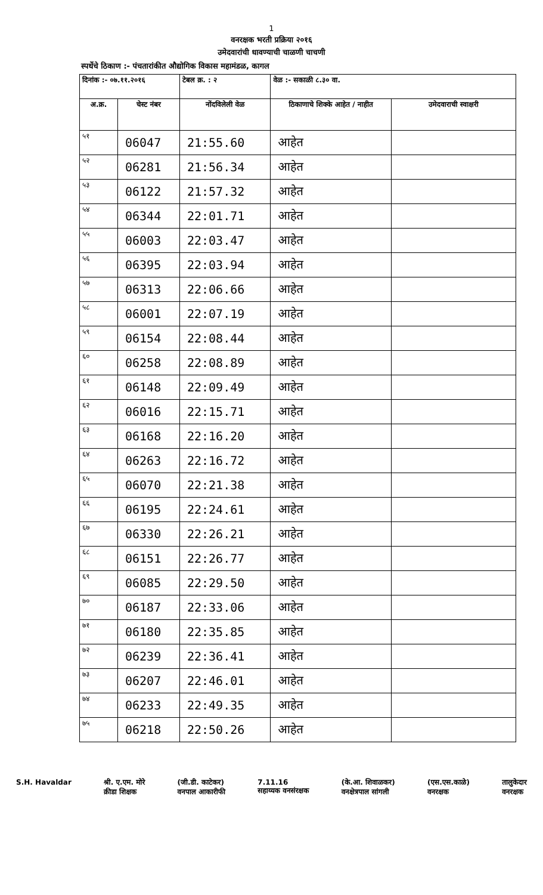1
वनरक्षक भरती प्रक्रिया २०१६
उमेदवारांची धावण्याची चाळणी चाचणी
स्पर्धेचे ठिकाण :- पंचतारांकीत औद्योगिक विकास महामंडळ, कागल
| दिनांक :- ०७.११.२०१६ | | टेबल क्र. : २ | वेळ :- सकाळी ८.३० वा. | |
| अ.क्र. | चेस्ट नंबर | नोंदविलेली वेळ | ठिकाणाचे शिक्के आहेत / नाहीत | उमेदवाराची स्वाक्षरी |
| ५१ | 06047 | 21:55.60 | आहेत | |
| ५२ | 06281 | 21:56.34 | आहेत | |
| ५३ | 06122 | 21:57.32 | आहेत | |
| ५४ | 06344 | 22:01.71 | आहेत | |
| ५५ | 06003 | 22:03.47 | आहेत | |
| ५६ | 06395 | 22:03.94 | आहेत | |
| ५७ | 06313 | 22:06.66 | आहेत | |
| ५८ | 06001 | 22:07.19 | आहेत | |
| ५९ | 06154 | 22:08.44 | आहेत | |
| ६० | 06258 | 22:08.89 | आहेत | |
| ६१ | 06148 | 22:09.49 | आहेत | |
| ६२ | 06016 | 22:15.71 | आहेत | |
| ६३ | 06168 | 22:16.20 | आहेत | |
| ६४ | 06263 | 22:16.72 | आहेत | |
| ६५ | 06070 | 22:21.38 | आहेत | |
| ६६ | 06195 | 22:24.61 | आहेत | |
| ६७ | 06330 | 22:26.21 | आहेत | |
| ६८ | 06151 | 22:26.77 | आहेत | |
| ६९ | 06085 | 22:29.50 | आहेत | |
| ७० | 06187 | 22:33.06 | आहेत | |
| ७१ | 06180 | 22:35.85 | आहेत | |
| ७२ | 06239 | 22:36.41 | आहेत | |
| ७३ | 06207 | 22:46.01 | आहेत | |
| ७४ | 06233 | 22:49.35 | आहेत | |
| ७५ | 06218 | 22:50.26 | आहेत | |
S.H. Havaldar श्री. ए.एम. मोरे
क्रीडा शिक्षक
(जी.डी. काटेकर)
वनपाल आकारीफी
7.11.16
सहाय्यक वनसंरक्षक
(के.आ. शिवाळकर)
वनक्षेत्रपाल सांगली
(एस.एस.काळे)
वनरक्षक
तालुकेदार
वनरक्षक